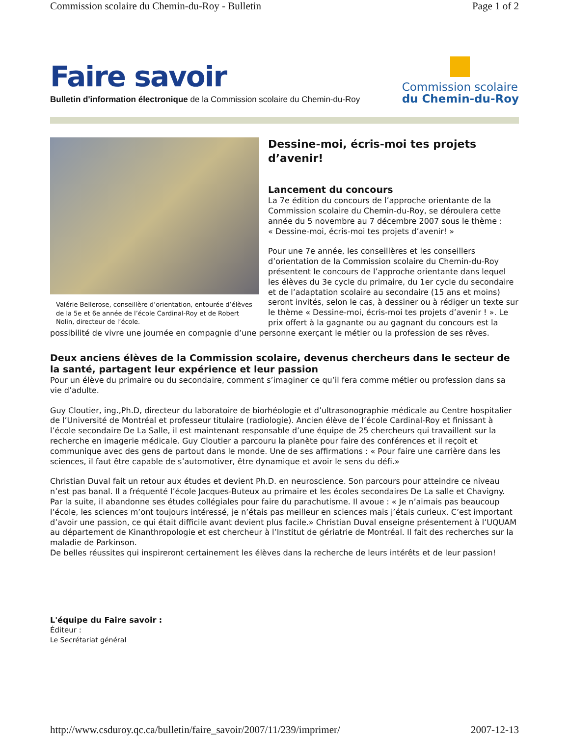Commission scolaire du Chemin-du-Roy - Bulletin Page 1 of 2
Faire savoir
Bulletin d'information électronique de la Commission scolaire du Chemin-du-Roy
Commission scolaire
du Chemin-du-Roy
Valérie Bellerose, conseillère d’orientation, entourée d’élèves de la 5e et 6e année de l’école Cardinal-Roy et de Robert Nolin, directeur de l’école.
Dessine-moi, écris-moi tes projets d’avenir!
Lancement du concours
La 7e édition du concours de l’approche orientante de la Commission scolaire du Chemin-du-Roy, se déroulera cette année du 5 novembre au 7 décembre 2007 sous le thème :
« Dessine-moi, écris-moi tes projets d’avenir! »
Pour une 7e année, les conseillères et les conseillers d’orientation de la Commission scolaire du Chemin-du-Roy présentent le concours de l’approche orientante dans lequel les élèves du 3e cycle du primaire, du 1er cycle du secondaire et de l’adaptation scolaire au secondaire (15 ans et moins) seront invités, selon le cas, à dessiner ou à rédiger un texte sur le thème « Dessine-moi, écris-moi tes projets d’avenir ! ». Le prix offert à la gagnante ou au gagnant du concours est la possibilité de vivre une journée en compagnie d’une personne exerçant le métier ou la profession de ses rêves.
Deux anciens élèves de la Commission scolaire, devenus chercheurs dans le secteur de la santé, partagent leur expérience et leur passion
Pour un élève du primaire ou du secondaire, comment s’imaginer ce qu’il fera comme métier ou profession dans sa vie d’adulte.
Guy Cloutier, ing.,Ph.D, directeur du laboratoire de biorhéologie et d’ultrasonographie médicale au Centre hospitalier de l’Université de Montréal et professeur titulaire (radiologie). Ancien élève de l’école Cardinal-Roy et finissant à l’école secondaire De La Salle, il est maintenant responsable d’une équipe de 25 chercheurs qui travaillent sur la recherche en imagerie médicale. Guy Cloutier a parcouru la planète pour faire des conférences et il reçoit et communique avec des gens de partout dans le monde. Une de ses affirmations : « Pour faire une carrière dans les sciences, il faut être capable de s’automotiver, être dynamique et avoir le sens du défi.»
Christian Duval fait un retour aux études et devient Ph.D. en neuroscience. Son parcours pour atteindre ce niveau n’est pas banal. Il a fréquenté l’école Jacques-Buteux au primaire et les écoles secondaires De La salle et Chavigny. Par la suite, il abandonne ses études collégiales pour faire du parachutisme. Il avoue : « Je n’aimais pas beaucoup l’école, les sciences m’ont toujours intéressé, je n’étais pas meilleur en sciences mais j’étais curieux. C’est important d’avoir une passion, ce qui était difficile avant devient plus facile.» Christian Duval enseigne présentement à l’UQUAM au département de Kinanthropologie et est chercheur à l’Institut de gériatrie de Montréal. Il fait des recherches sur la maladie de Parkinson.
De belles réussites qui inspireront certainement les élèves dans la recherche de leurs intérêts et de leur passion!
L'équipe du Faire savoir :
Éditeur :
Le Secrétariat général
http://www.csduroy.qc.ca/bulletin/faire_savoir/2007/11/239/imprimer/ 2007-12-13